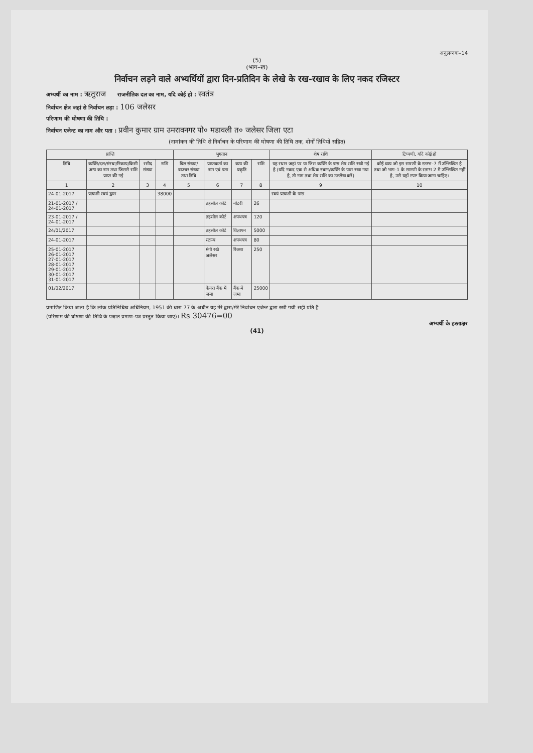अनुलग्नक–14
(5)
(भाग–ख)
निर्वाचन लड़ने वाले अभ्यर्थियों द्वारा दिन-प्रतिदिन के लेखे के रख-रखाव के लिए नकद रजिस्टर
अभ्यर्थी का नाम : ऋतुराज राजनीतिक दल का नाम, यदि कोई हो : स्वतंत्र
निर्वाचन क्षेत्र जहां से निर्वाचन लड़ा : 106 जलेसर
परिणाम की घोषणा की तिथि :
निर्वाचन एजेन्ट का नाम और पता : प्रवीन कुमार ग्राम उमरावनगर पो० मडावली त० जलेसर जिला एटा
(नामांकन की तिथि से निर्वाचन के परिणाम की घोषणा की तिथि तक, दोनों तिथियों सहित)
| प्राप्ति | | | | भुगतान | | | | शेष राशि | टिप्पणी, यदि कोई हो |
| --- | --- | --- | --- | --- | --- | --- | --- | --- | --- |
| तिथि | व्यक्ति/दल/संस्था/निकाय/किसी अन्य का नाम तथा जिससे राशि प्राप्त की गई | रसीद संख्या | राशि | बिल संख्या/वाउचर संख्या तथा तिथि | प्राप्तकर्ता का नाम एवं पता | व्यय की प्रकृति | राशि | यह स्थान जहां पर या जिस व्यक्ति के पास शेष राशि रखी गई है (यदि नकद एक से अधिक स्थान/व्यक्ति के पास रखा गया है, तो नाम तथा शेष राशि का उल्लेख करें) | कोई व्यय जो इस सारणी के स्तम्भ–7 में उल्लिखित है तथा जो भाग–1 के सारणी के स्तम्भ 2 में उल्लिखित नहीं है, उसे यहाँ स्पष्ट किया जाना चाहिए। |
| 1 | 2 | 3 | 4 | 5 | 6 | 7 | 8 | 9 | 10 |
| 24-01-2017 | प्रत्याशी स्वयं द्वारा | | 38000 | | | | | स्वयं प्रत्याशी के पास | |
| 21-01-2017 / 24-01-2017 | | | | | तहसील कोर्ट | नोटरी | 26 | | |
| 23-01-2017 / 24-01-2017 | | | | | तहसील कोर्ट | शपथपत्र | 120 | | |
| 24/01/2017 | | | | | तहसील कोर्ट | विज्ञापन | 5000 | | |
| 24-01-2017 | | | | | स्टाम्प | शपथपत्र | 80 | | |
| 25-01-2017 26-01-2017 27-01-2017 28-01-2017 29-01-2017 30-01-2017 31-01-2017 | | | | | मंगी रखे जलेसर | रिक्शा | 250 | | |
| 01/02/2017 | | | | | केनरा बैंक में जमा | बैंक में जमा | 25000 | | |
प्रमाणित किया जाता है कि लोक प्रतिनिधित्व अधिनियम, 1951 की धारा 77 के अधीन यह मेरे द्वारा/मेरे निर्वाचन एजेन्ट द्वारा रखी गयी सही प्रति है
(परिणाम की घोषणा की तिथि के पश्चात प्रमाण–पत्र प्रस्तुत किया जाए)। Rs 30476=00
अभ्यर्थी के हस्ताक्षर
(41)